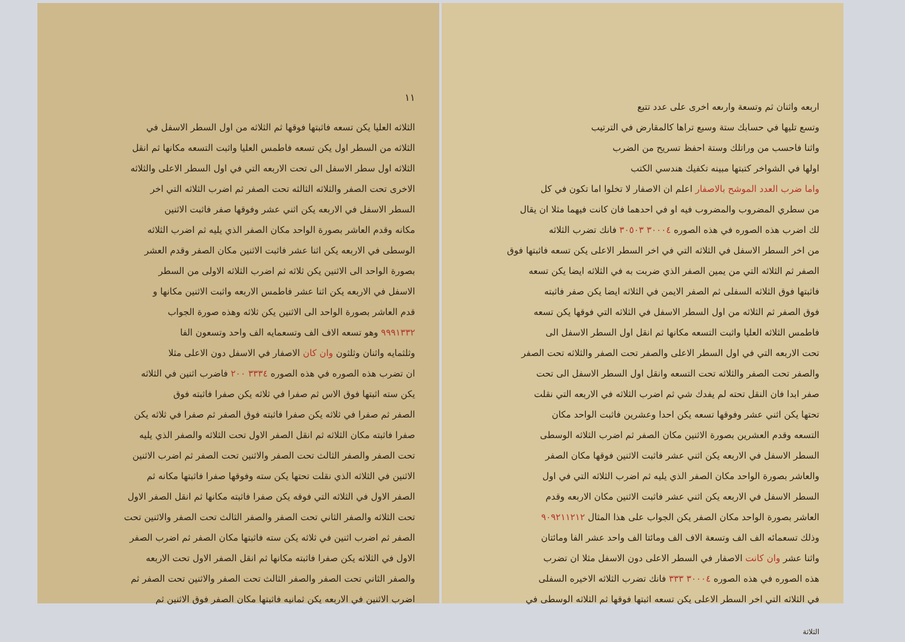اربعه واثنان ثم وتسعة وارىعه اخرى على عدد تتبع
وتسع تليها في حسابك ستة وسبع تراها كالمقارض في الترتيب
واثنا فاحسب من وراتلك وستة احفظ تسريح من الضرب
اولها في الشواخر كتبتها مبينه تكفيك هندسي الكتب
واما ضرب العدد الموشح بالاصفار اعلم ان الاصفار لا تخلوا اما تكون في كل
من سطري المضروب والمضروب فيه او في احدهما فان كانت فيهما مثلا ان يقال
لك اضرب هذه الصوره في هذه الصوره ٣٠٠٠٤ ٣٠٥٠٣ فانك تضرب الثلاثه
من اخر السطر الاسفل في الثلاثه التي في اخر السطر الاعلى يكن تسعه فاثبتها فوق
الصفر ثم الثلاثه التي من يمين الصفر الذي ضربت به في الثلاثه ايضا يكن تسعه
فاثبتها فوق الثلاثه السفلى ثم الصفر الايمن في الثلاثه ايضا يكن صفر فاثبته
فوق الصفر ثم الثلاثه من اول السطر الاسفل في الثلاثه التي فوقها يكن تسعه
فاطمس الثلاثه العليا واثبت التسعه مكانها ثم انقل اول السطر الاسفل الى
تحت الاربعه التي في اول السطر الاعلى والصفر تحت الصفر والثلاثه تحت الصفر
والصفر تحت الصفر والثلاثه تحت التسعه وانقل اول السطر الاسفل الى تحت
صفر ابدا فان النقل تحته لم يفدك شي ثم اضرب الثلاثه في الاربعه التي نقلت
تحتها يكن اثني عشر وفوقها تسعه يكن احدا وعشرين فاثبت الواحد مكان
التسعه وقدم العشرين بصورة الاثنين مكان الصفر ثم اضرب الثلاثه الوسطى
السطر الاسفل في الاربعه يكن اثني عشر فاثبت الاثنين فوقها مكان الصفر
والعاشر بصورة الواحد مكان الصفر الذي يليه ثم اضرب الثلاثه التي في اول
السطر الاسفل في الاربعه يكن اثني عشر فاثبت الاثنين مكان الاربعه وقدم
العاشر بصورة الواحد مكان الصفر يكن الجواب على هذا المثال ٩٠٩٢١١٢١٢
وذلك تسعمائه الف الف وتسعة الاف الف ومائتا الف واحد عشر الفا ومائتان
واثنا عشر وان كانت الاصفار في السطر الاعلى دون الاسفل مثلا ان تضرب
هذه الصوره في هذه الصوره ٣٠٠٠٤ ٣٣٣ فانك تضرب الثلاثه الاخيره السفلى
في الثلاثه التي اخر السطر الاعلى يكن تسعه اثبتها فوقها ثم الثلاثه الوسطى في
الثلاثة
١١
الثلاثه العليا يكن تسعه فاثبتها فوقها ثم الثلاثه من اول السطر الاسفل في
الثلاثه من السطر اول يكن تسعه فاطمس العليا واثبت التسعه مكانها ثم انقل
الثلاثه اول سطر الاسفل الى تحت الاربعه التي في اول السطر الاعلى والثلاثه
الاخرى تحت الصفر والثلاثه الثالثه تحت الصفر ثم اضرب الثلاثه التي اخر
السطر الاسفل في الاربعه يكن اثني عشر وفوقها صفر فاثبت الاثنين
مكانه وقدم العاشر بصورة الواحد مكان الصفر الذي يليه ثم اضرب الثلاثه
الوسطى في الاربعه يكن اثنا عشر فاثبت الاثنين مكان الصفر وقدم العشر
بصورة الواحد الى الاثنين يكن ثلاثه ثم اضرب الثلاثه الاولى من السطر
الاسفل في الاربعه يكن اثنا عشر فاطمس الاربعه واثبت الاثنين مكانها و
قدم العاشر بصورة الواحد الى الاثنين يكن ثلاثه وهذه صورة الجواب
٩٩٩١٣٣٢ وهو تسعه الاف الف وتسعمايه الف واحد وتسعون الفا
وثلثمايه واثنان وثلثون وان كان الاصفار في الاسفل دون الاعلى مثلا
ان تضرب هذه الصوره في هذه الصوره ٣٣٣٤ ٢٠٠ فاضرب اثنين في الثلاثه
يكن سته اثبتها فوق الاس ثم صفرا في ثلاثه يكن صفرا فاثبته فوق
الصفر ثم صفرا في ثلاثه يكن صفرا فاثبته فوق الصفر ثم صفرا في ثلاثه يكن
صفرا فاثبته مكان الثلاثه ثم انقل الصفر الاول تحت الثلاثه والصفر الذي يليه
تحت الصفر والصفر الثالث تحت الصفر والاثنين تحت الصفر ثم اضرب الاثنين
الاثنين في الثلاثه الذي نقلت تحتها يكن سته وفوقها صفرا فاثبتها مكانه ثم
الصفر الاول في الثلاثه التي فوقه يكن صفرا فاثبته مكانها ثم انقل الصفر الاول
تحت الثلاثه والصفر الثاني تحت الصفر والصفر الثالث تحت الصفر والاثنين تحت
الصفر ثم اضرب اثنين في ثلاثه يكن سته فاثبتها مكان الصفر ثم اضرب الصفر
الاول في الثلاثه يكن صفرا فاثبته مكانها ثم انقل الصفر الاول تحت الاربعه
والصفر الثاني تحت الصفر والصفر الثالث تحت الصفر والاثنين تحت الصفر ثم
اضرب الاثنين في الاربعه يكن ثمانيه فاثبتها مكان الصفر فوق الاثنين ثم